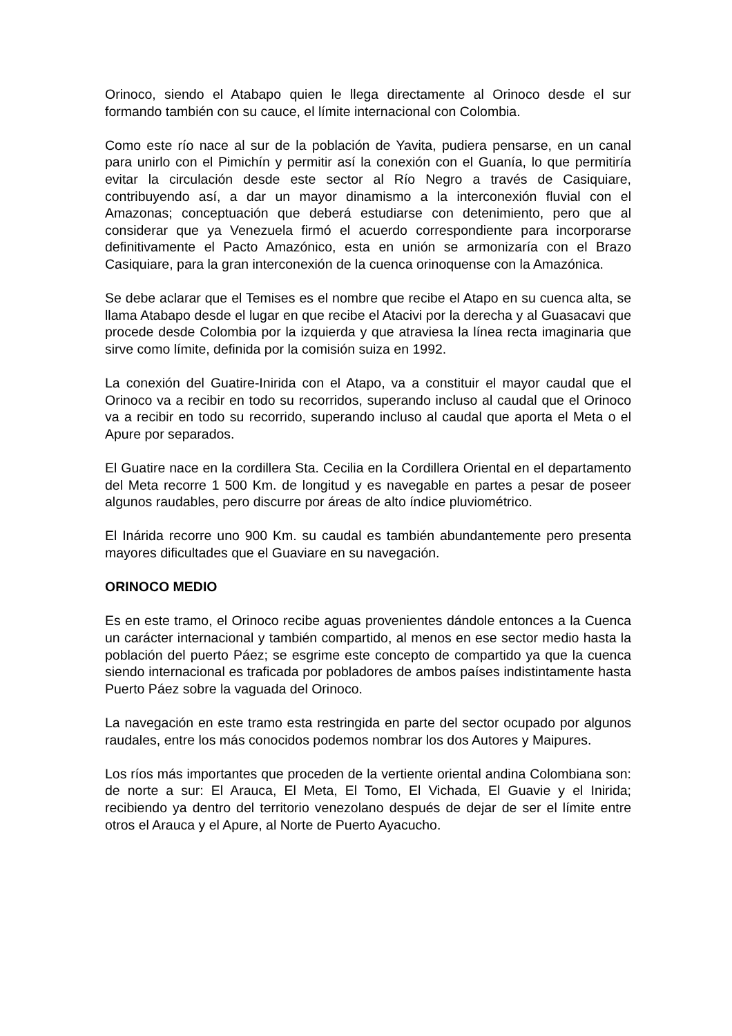Orinoco, siendo el Atabapo quien le llega directamente al Orinoco desde el sur formando también con su cauce, el límite internacional con Colombia.
Como este río nace al sur de la población de Yavita, pudiera pensarse, en un canal para unirlo con el Pimichín y permitir así la conexión con el Guanía, lo que permitiría evitar la circulación desde este sector al Río Negro a través de Casiquiare, contribuyendo así, a dar un mayor dinamismo a la interconexión fluvial con el Amazonas; conceptuación que deberá estudiarse con detenimiento, pero que al considerar que ya Venezuela firmó el acuerdo correspondiente para incorporarse definitivamente el Pacto Amazónico, esta en unión se armonizaría con el Brazo Casiquiare, para la gran interconexión de la cuenca orinoquense con la Amazónica.
Se debe aclarar que el Temises es el nombre que recibe el Atapo en su cuenca alta, se llama Atabapo desde el lugar en que recibe el Atacivi por la derecha y al Guasacavi que procede desde Colombia por la izquierda y que atraviesa la línea recta imaginaria que sirve como límite, definida por la comisión suiza en 1992.
La conexión del Guatire-Inirida con el Atapo, va a constituir el mayor caudal que el Orinoco va a recibir en todo su recorridos, superando incluso al caudal que el Orinoco va a recibir en todo su recorrido, superando incluso al caudal que aporta el Meta o el Apure por separados.
El Guatire nace en la cordillera Sta. Cecilia en la Cordillera Oriental en el departamento del Meta recorre 1 500 Km. de longitud y es navegable en partes a pesar de poseer algunos raudables, pero discurre por áreas de alto índice pluviométrico.
El Inárida recorre uno 900 Km. su caudal es también abundantemente pero presenta mayores dificultades que el Guaviare en su navegación.
ORINOCO MEDIO
Es en este tramo, el Orinoco recibe aguas provenientes dándole entonces a la Cuenca un carácter internacional y también compartido, al menos en ese sector medio hasta la población del puerto Páez; se esgrime este concepto de compartido ya que la cuenca siendo internacional es traficada por pobladores de ambos países indistintamente hasta Puerto Páez sobre la vaguada del Orinoco.
La navegación en este tramo esta restringida en parte del sector ocupado por algunos raudales, entre los más conocidos podemos nombrar los dos Autores y Maipures.
Los ríos más importantes que proceden de la vertiente oriental andina Colombiana son: de norte a sur: El Arauca, El Meta, El Tomo, El Vichada, El Guavie y el Inirida; recibiendo ya dentro del territorio venezolano después de dejar de ser el límite entre otros el Arauca y el Apure, al Norte de Puerto Ayacucho.